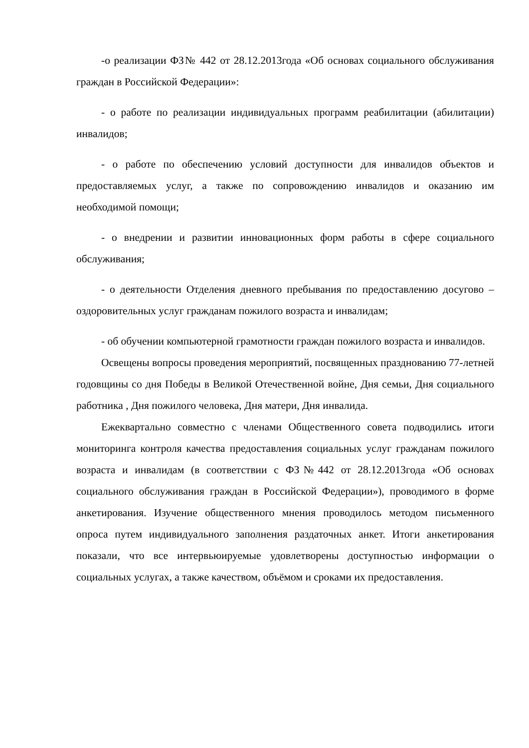-о реализации ФЗ№ 442 от 28.12.2013года «Об основах социального обслуживания граждан в Российской Федерации»:
- о работе по реализации индивидуальных программ реабилитации (абилитации) инвалидов;
- о работе по обеспечению условий доступности для инвалидов объектов и предоставляемых услуг, а также по сопровождению инвалидов и оказанию им необходимой помощи;
- о внедрении и развитии инновационных форм работы в сфере социального обслуживания;
- о деятельности Отделения дневного пребывания по предоставлению досугово – оздоровительных услуг гражданам пожилого возраста и инвалидам;
- об обучении компьютерной грамотности граждан пожилого возраста и инвалидов.
Освещены вопросы проведения мероприятий, посвященных празднованию 77-летней годовщины со дня Победы в Великой Отечественной войне, Дня семьи, Дня социального работника , Дня пожилого человека, Дня матери, Дня инвалида.
Ежеквартально совместно с членами Общественного совета подводились итоги мониторинга контроля качества предоставления социальных услуг гражданам пожилого возраста и инвалидам (в соответствии с ФЗ№442 от 28.12.2013года «Об основах социального обслуживания граждан в Российской Федерации»), проводимого в форме анкетирования. Изучение общественного мнения проводилось методом письменного опроса путем индивидуального заполнения раздаточных анкет. Итоги анкетирования показали, что все интервьюируемые удовлетворены доступностью информации о социальных услугах, а также качеством, объёмом и сроками их предоставления.